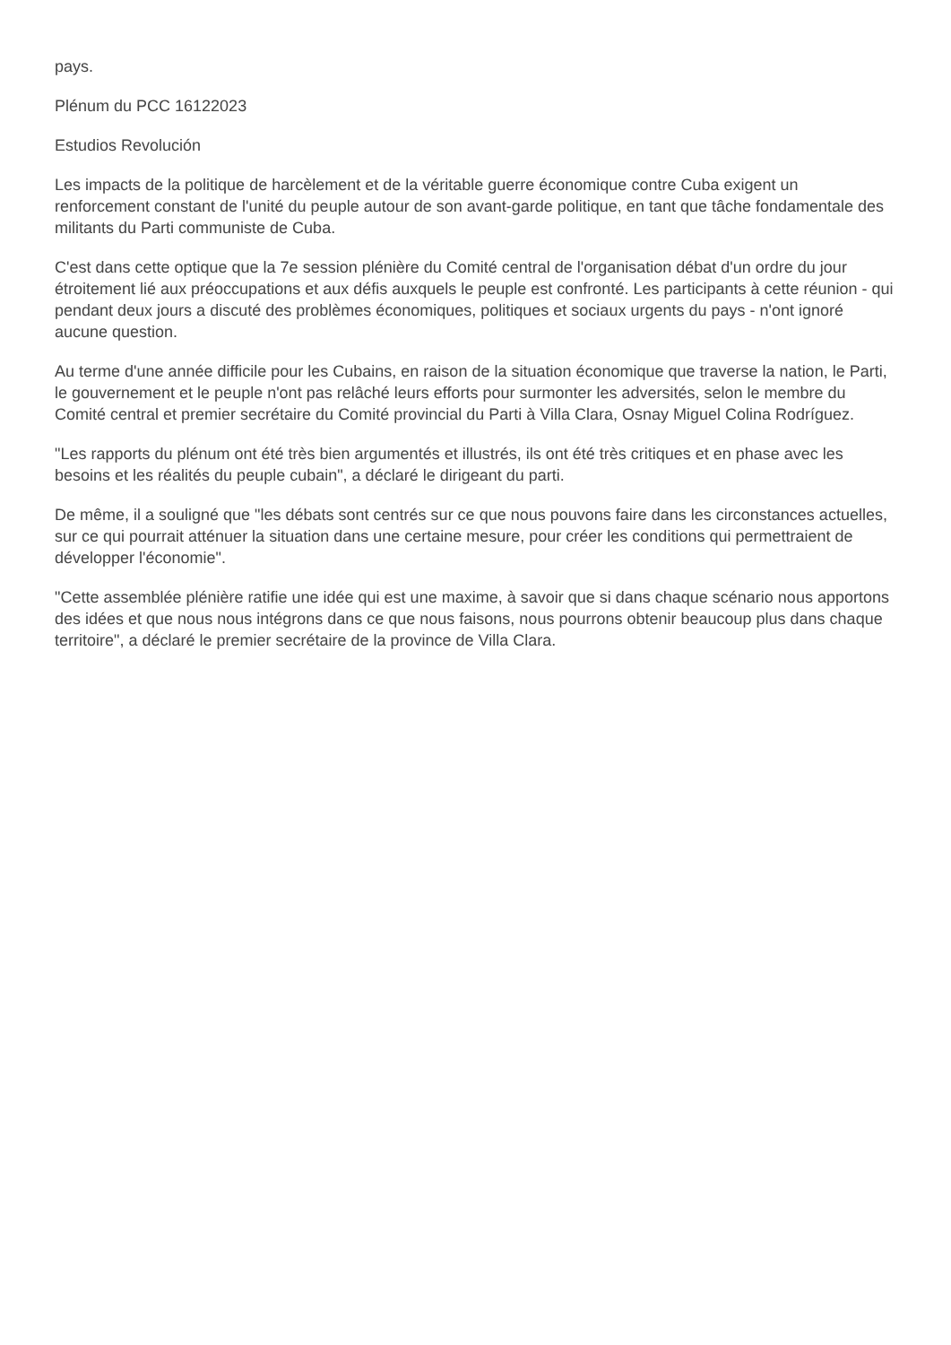pays.
Plénum du PCC 16122023
Estudios Revolución
Les impacts de la politique de harcèlement et de la véritable guerre économique contre Cuba exigent un renforcement constant de l'unité du peuple autour de son avant-garde politique, en tant que tâche fondamentale des militants du Parti communiste de Cuba.
C'est dans cette optique que la 7e session plénière du Comité central de l'organisation débat d'un ordre du jour étroitement lié aux préoccupations et aux défis auxquels le peuple est confronté. Les participants à cette réunion - qui pendant deux jours a discuté des problèmes économiques, politiques et sociaux urgents du pays - n'ont ignoré aucune question.
Au terme d'une année difficile pour les Cubains, en raison de la situation économique que traverse la nation, le Parti, le gouvernement et le peuple n'ont pas relâché leurs efforts pour surmonter les adversités, selon le membre du Comité central et premier secrétaire du Comité provincial du Parti à Villa Clara, Osnay Miguel Colina Rodríguez.
"Les rapports du plénum ont été très bien argumentés et illustrés, ils ont été très critiques et en phase avec les besoins et les réalités du peuple cubain", a déclaré le dirigeant du parti.
De même, il a souligné que "les débats sont centrés sur ce que nous pouvons faire dans les circonstances actuelles, sur ce qui pourrait atténuer la situation dans une certaine mesure, pour créer les conditions qui permettraient de développer l'économie".
"Cette assemblée plénière ratifie une idée qui est une maxime, à savoir que si dans chaque scénario nous apportons des idées et que nous nous intégrons dans ce que nous faisons, nous pourrons obtenir beaucoup plus dans chaque territoire", a déclaré le premier secrétaire de la province de Villa Clara.